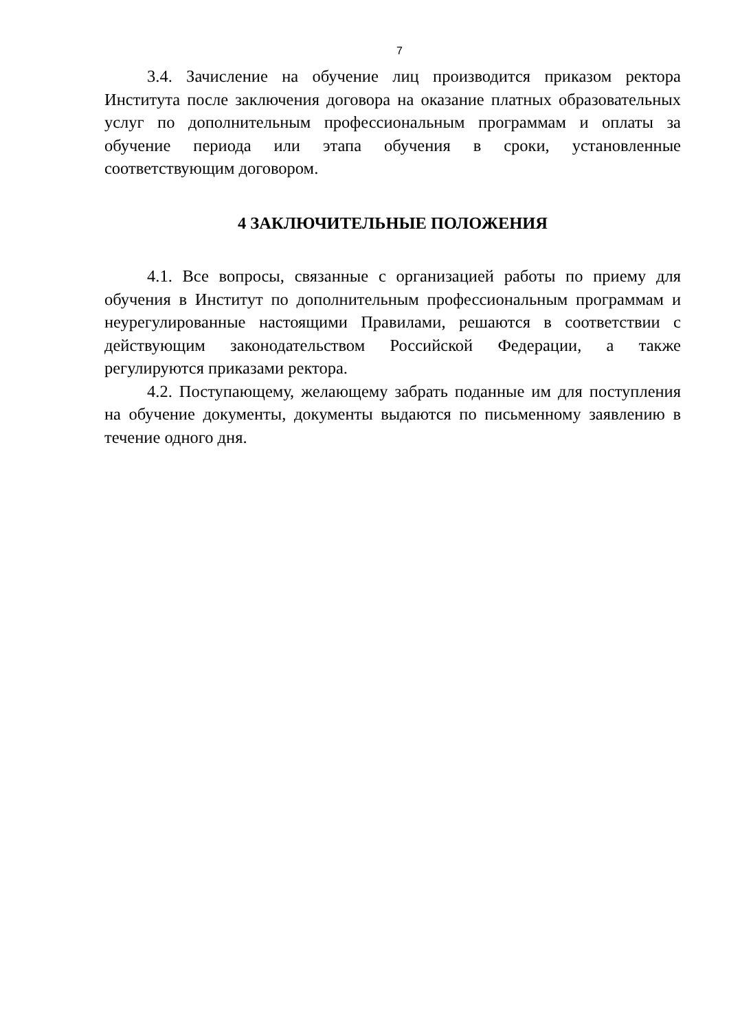7
3.4. Зачисление на обучение лиц производится приказом ректора Института после заключения договора на оказание платных образовательных услуг по дополнительным профессиональным программам и оплаты за обучение периода или этапа обучения в сроки, установленные соответствующим договором.
4 ЗАКЛЮЧИТЕЛЬНЫЕ ПОЛОЖЕНИЯ
4.1. Все вопросы, связанные с организацией работы по приему для обучения в Институт по дополнительным профессиональным программам и неурегулированные настоящими Правилами, решаются в соответствии с действующим законодательством Российской Федерации, а также регулируются приказами ректора.
4.2. Поступающему, желающему забрать поданные им для поступления на обучение документы, документы выдаются по письменному заявлению в течение одного дня.